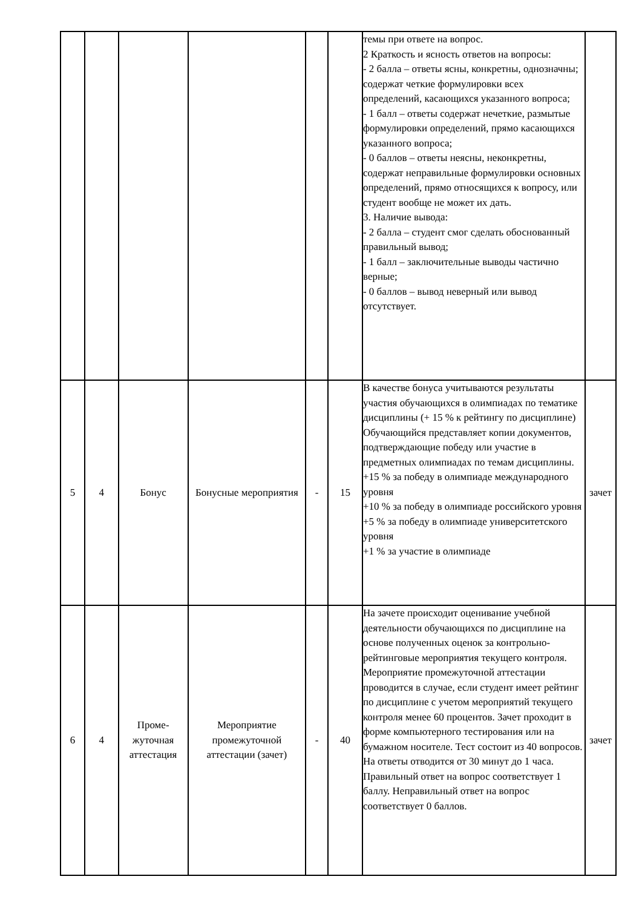| | | | | | | темы при ответе на вопрос. 2 Краткость и ясность ответов на вопросы: - 2 балла – ответы ясны, конкретны, однозначны; содержат четкие формулировки всех определений, касающихся указанного вопроса; - 1 балл – ответы содержат нечеткие, размытые формулировки определений, прямо касающихся указанного вопроса; - 0 баллов – ответы неясны, неконкретны, содержат неправильные формулировки основных определений, прямо относящихся к вопросу, или студент вообще не может их дать. 3. Наличие вывода: - 2 балла – студент смог сделать обоснованный правильный вывод; - 1 балл – заключительные выводы частично верные; - 0 баллов – вывод неверный или вывод отсутствует. | |
| 5 | 4 | Бонус | Бонусные мероприятия | - | 15 | В качестве бонуса учитываются результаты участия обучающихся в олимпиадах по тематике дисциплины (+ 15 % к рейтингу по дисциплине) Обучающийся представляет копии документов, подтверждающие победу или участие в предметных олимпиадах по темам дисциплины. +15 % за победу в олимпиаде международного уровня +10 % за победу в олимпиаде российского уровня +5 % за победу в олимпиаде университетского уровня +1 % за участие в олимпиаде | зачет |
| 6 | 4 | Проме- жуточная аттестация | Мероприятие промежуточной аттестации (зачет) | - | 40 | На зачете происходит оценивание учебной деятельности обучающихся по дисциплине на основе полученных оценок за контрольно-рейтинговые мероприятия текущего контроля. Мероприятие промежуточной аттестации проводится в случае, если студент имеет рейтинг по дисциплине с учетом мероприятий текущего контроля менее 60 процентов. Зачет проходит в форме компьютерного тестирования или на бумажном носителе. Тест состоит из 40 вопросов. На ответы отводится от 30 минут до 1 часа. Правильный ответ на вопрос соответствует 1 баллу. Неправильный ответ на вопрос соответствует 0 баллов. | зачет |